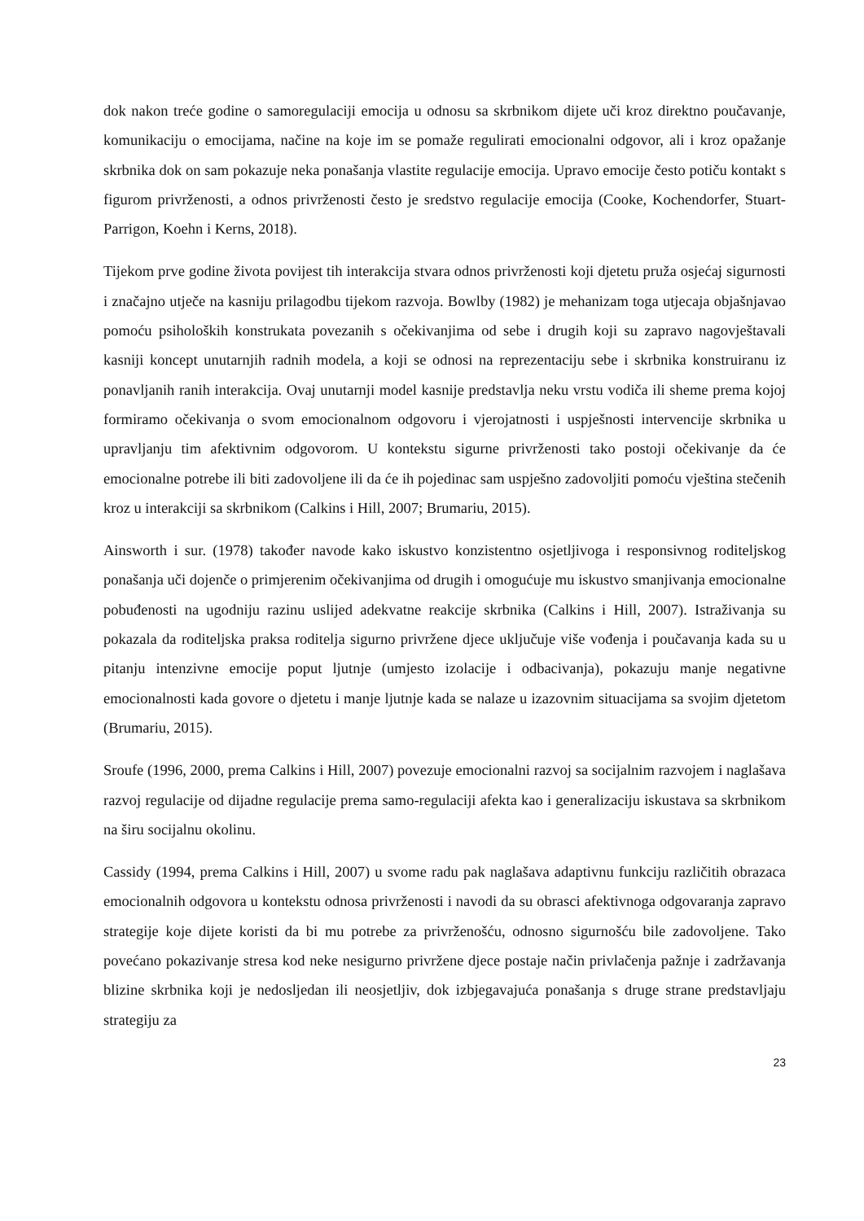dok nakon treće godine o samoregulaciji emocija u odnosu sa skrbnikom dijete uči kroz direktno poučavanje, komunikaciju o emocijama, načine na koje im se pomaže regulirati emocionalni odgovor, ali i kroz opažanje skrbnika dok on sam pokazuje neka ponašanja vlastite regulacije emocija. Upravo emocije često potiču kontakt s figurom privrženosti, a odnos privrženosti često je sredstvo regulacije emocija (Cooke, Kochendorfer, Stuart-Parrigon, Koehn i Kerns, 2018).
Tijekom prve godine života povijest tih interakcija stvara odnos privrženosti koji djetetu pruža osjećaj sigurnosti i značajno utječe na kasniju prilagodbu tijekom razvoja. Bowlby (1982) je mehanizam toga utjecaja objašnjavao pomoću psiholoških konstrukata povezanih s očekivanjima od sebe i drugih koji su zapravo nagovještavali kasniji koncept unutarnjih radnih modela, a koji se odnosi na reprezentaciju sebe i skrbnika konstruiranu iz ponavljanih ranih interakcija. Ovaj unutarnji model kasnije predstavlja neku vrstu vodiča ili sheme prema kojoj formiramo očekivanja o svom emocionalnom odgovoru i vjerojatnosti i uspješnosti intervencije skrbnika u upravljanju tim afektivnim odgovorom. U kontekstu sigurne privrženosti tako postoji očekivanje da će emocionalne potrebe ili biti zadovoljene ili da će ih pojedinac sam uspješno zadovoljiti pomoću vještina stečenih kroz u interakciji sa skrbnikom (Calkins i Hill, 2007; Brumariu, 2015).
Ainsworth i sur. (1978) također navode kako iskustvo konzistentno osjetljivoga i responsivnog roditeljskog ponašanja uči dojenče o primjerenim očekivanjima od drugih i omogućuje mu iskustvo smanjivanja emocionalne pobuđenosti na ugodniju razinu uslijed adekvatne reakcije skrbnika (Calkins i Hill, 2007). Istraživanja su pokazala da roditeljska praksa roditelja sigurno privržene djece uključuje više vođenja i poučavanja kada su u pitanju intenzivne emocije poput ljutnje (umjesto izolacije i odbacivanja), pokazuju manje negativne emocionalnosti kada govore o djetetu i manje ljutnje kada se nalaze u izazovnim situacijama sa svojim djetetom (Brumariu, 2015).
Sroufe (1996, 2000, prema Calkins i Hill, 2007) povezuje emocionalni razvoj sa socijalnim razvojem i naglašava razvoj regulacije od dijadne regulacije prema samo-regulaciji afekta kao i generalizaciju iskustava sa skrbnikom na širu socijalnu okolinu.
Cassidy (1994, prema Calkins i Hill, 2007) u svome radu pak naglašava adaptivnu funkciju različitih obrazaca emocionalnih odgovora u kontekstu odnosa privrženosti i navodi da su obrasci afektivnoga odgovaranja zapravo strategije koje dijete koristi da bi mu potrebe za privrženošću, odnosno sigurnošću bile zadovoljene. Tako povećano pokazivanje stresa kod neke nesigurno privržene djece postaje način privlačenja pažnje i zadržavanja blizine skrbnika koji je nedosljedan ili neosjetljiv, dok izbjegavajuća ponašanja s druge strane predstavljaju strategiju za
23